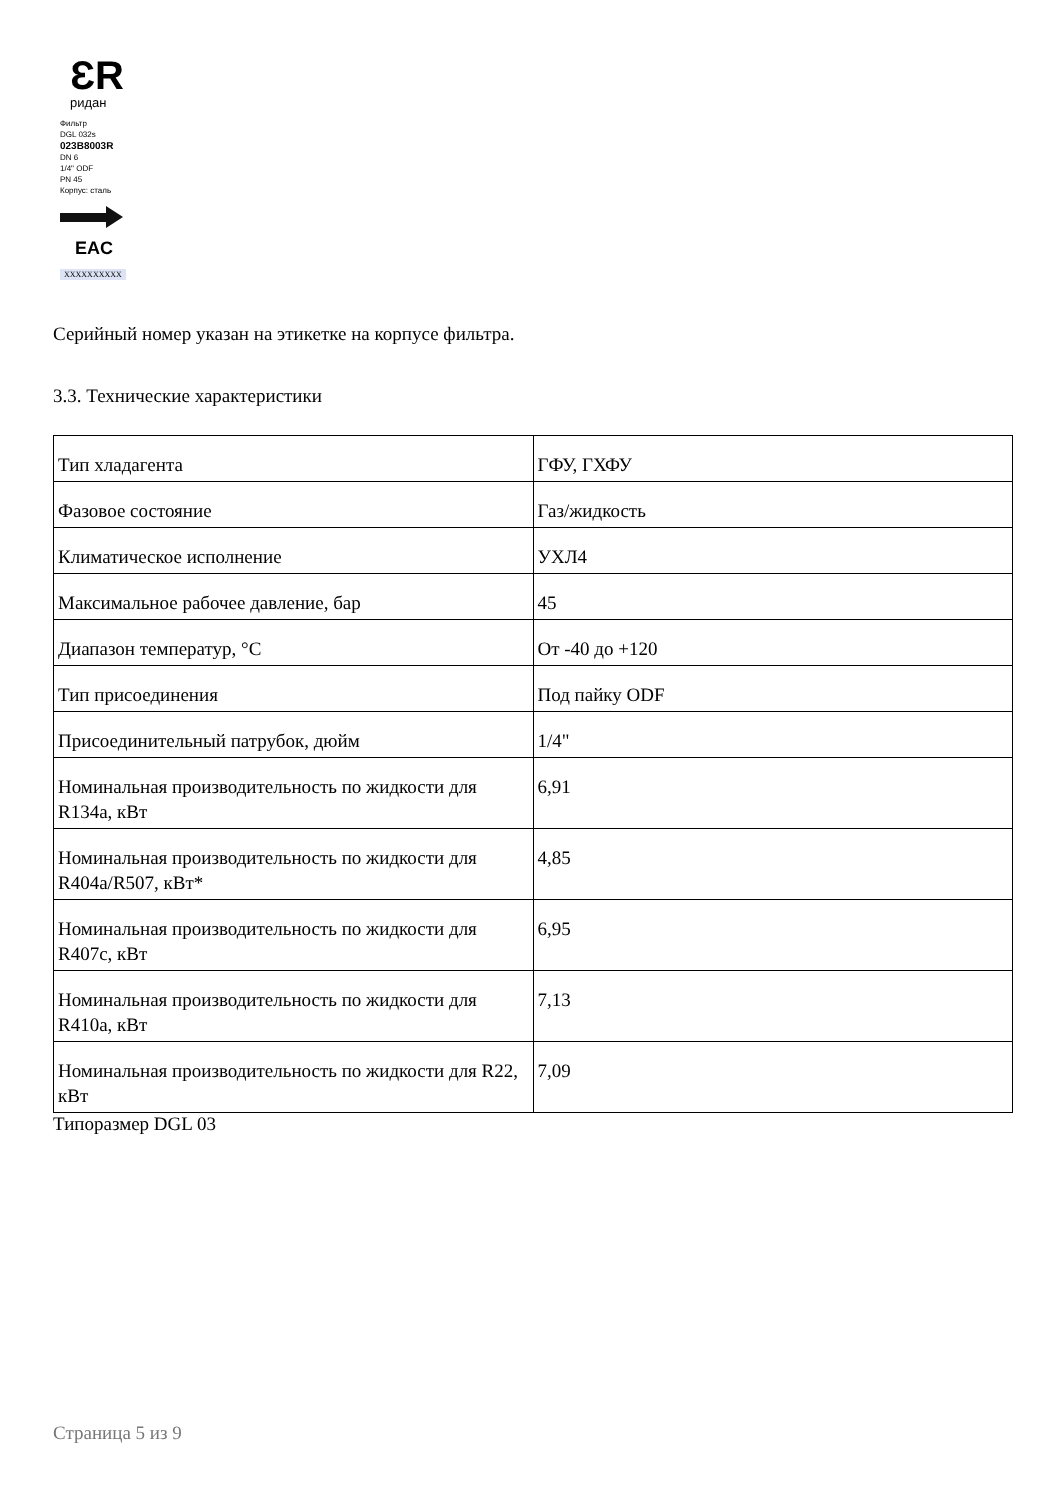ƐR
ридан
Фильтр
DGL 032s
023B8003R
DN 6
1/4" ODF
PN 45
Корпус: сталь
EAC
XXXXXXXXXX
Серийный номер указан на этикетке на корпусе фильтра.
3.3. Технические характеристики
| Тип хладагента | ГФУ, ГХФУ |
| Фазовое состояние | Газ/жидкость |
| Климатическое исполнение | УХЛ4 |
| Максимальное рабочее давление, бар | 45 |
| Диапазон температур, °С | От -40 до +120 |
| Тип присоединения | Под пайку ODF |
| Присоединительный патрубок, дюйм | 1/4" |
| Номинальная производительность по жидкости для R134a, кВт | 6,91 |
| Номинальная производительность по жидкости для R404a/R507, кВт* | 4,85 |
| Номинальная производительность по жидкости для R407c, кВт | 6,95 |
| Номинальная производительность по жидкости для R410a, кВт | 7,13 |
| Номинальная производительность по жидкости для R22, кВт | 7,09 |
Типоразмер DGL 03
Страница 5 из 9